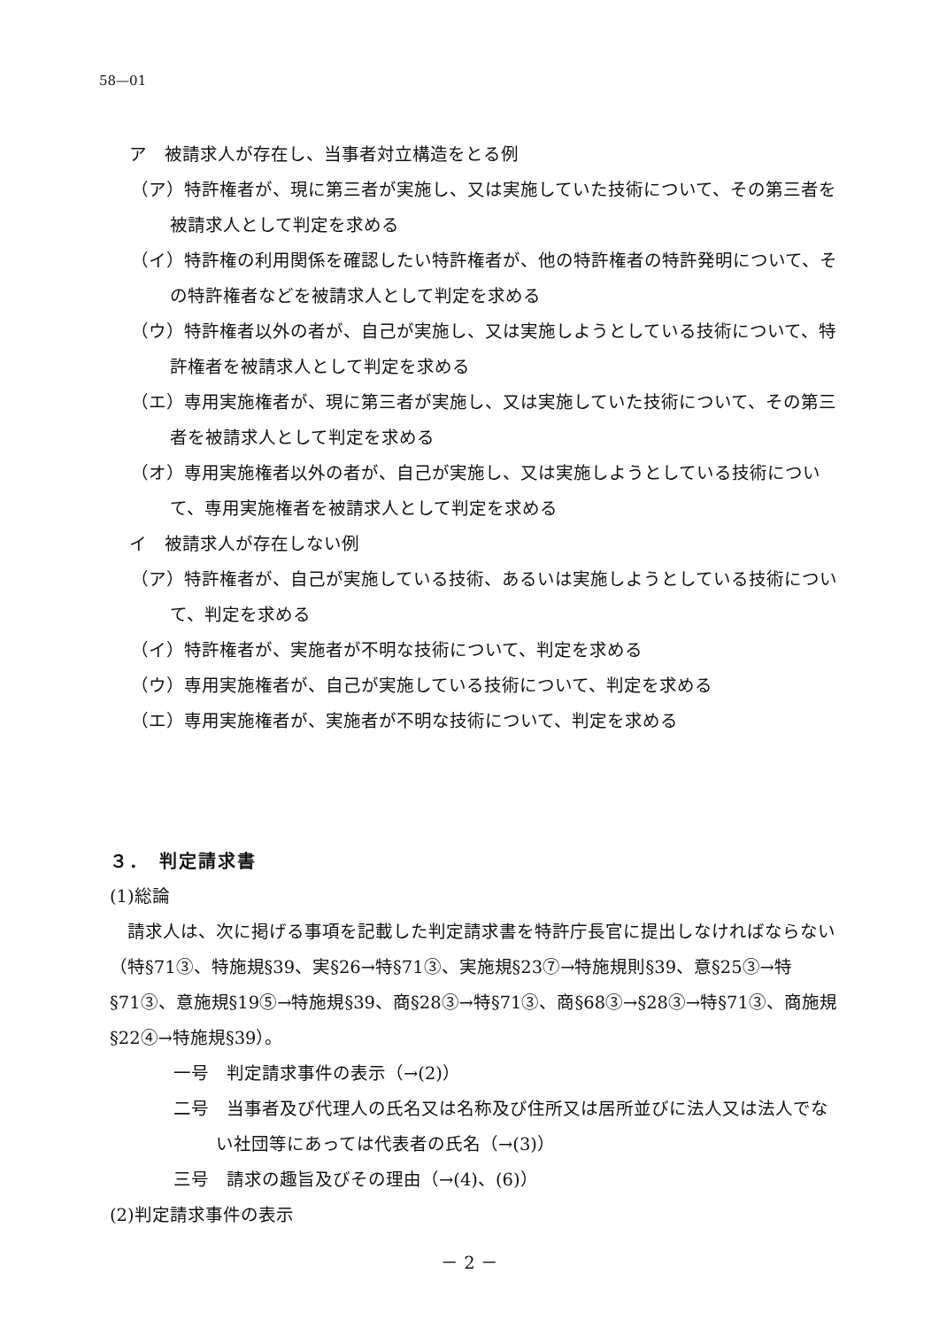58—01
ア　被請求人が存在し、当事者対立構造をとる例
（ア）特許権者が、現に第三者が実施し、又は実施していた技術について、その第三者を被請求人として判定を求める
（イ）特許権の利用関係を確認したい特許権者が、他の特許権者の特許発明について、その特許権者などを被請求人として判定を求める
（ウ）特許権者以外の者が、自己が実施し、又は実施しようとしている技術について、特許権者を被請求人として判定を求める
（エ）専用実施権者が、現に第三者が実施し、又は実施していた技術について、その第三者を被請求人として判定を求める
（オ）専用実施権者以外の者が、自己が実施し、又は実施しようとしている技術について、専用実施権者を被請求人として判定を求める
イ　被請求人が存在しない例
（ア）特許権者が、自己が実施している技術、あるいは実施しようとしている技術について、判定を求める
（イ）特許権者が、実施者が不明な技術について、判定を求める
（ウ）専用実施権者が、自己が実施している技術について、判定を求める
（エ）専用実施権者が、実施者が不明な技術について、判定を求める
３．　判定請求書
(1)総論
請求人は、次に掲げる事項を記載した判定請求書を特許庁長官に提出しなければならない（特§71③、特施規§39、実§26→特§71③、実施規§23⑦→特施規則§39、意§25③→特§71③、意施規§19⑤→特施規§39、商§28③→特§71③、商§68③→§28③→特§71③、商施規§22④→特施規§39）。
一号　判定請求事件の表示（→(2)）
二号　当事者及び代理人の氏名又は名称及び住所又は居所並びに法人又は法人でない社団等にあっては代表者の氏名（→(3)）
三号　請求の趣旨及びその理由（→(4)、(6)）
(2)判定請求事件の表示
－ 2 －